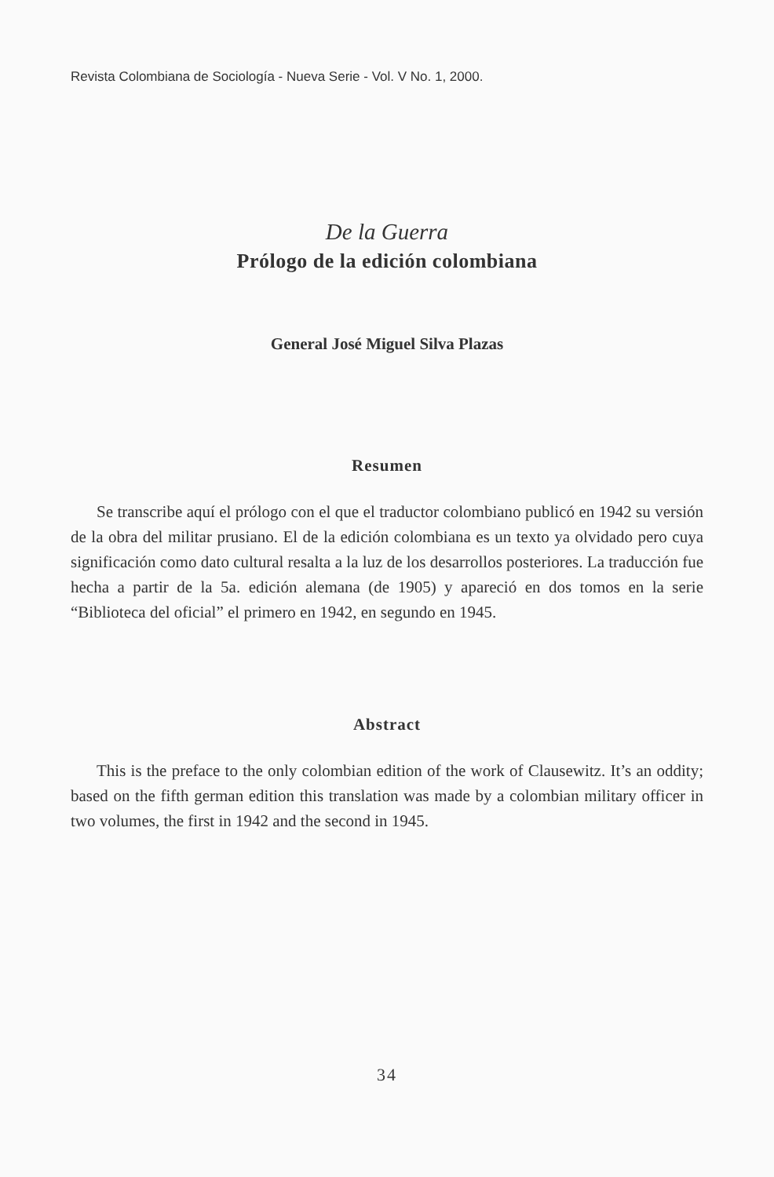Revista Colombiana de Sociología - Nueva Serie - Vol. V No. 1, 2000.
De la Guerra
Prólogo de la edición colombiana
General José Miguel Silva Plazas
Resumen
Se transcribe aquí el prólogo con el que el traductor colombiano publicó en 1942 su versión de la obra del militar prusiano. El de la edición colombiana es un texto ya olvidado pero cuya significación como dato cultural resalta a la luz de los desarrollos posteriores. La traducción fue hecha a partir de la 5a. edición alemana (de 1905) y apareció en dos tomos en la serie “Biblioteca del oficial” el primero en 1942, en segundo en 1945.
Abstract
This is the preface to the only colombian edition of the work of Clausewitz. It’s an oddity; based on the fifth german edition this translation was made by a colombian military officer in two volumes, the first in 1942 and the second in 1945.
34